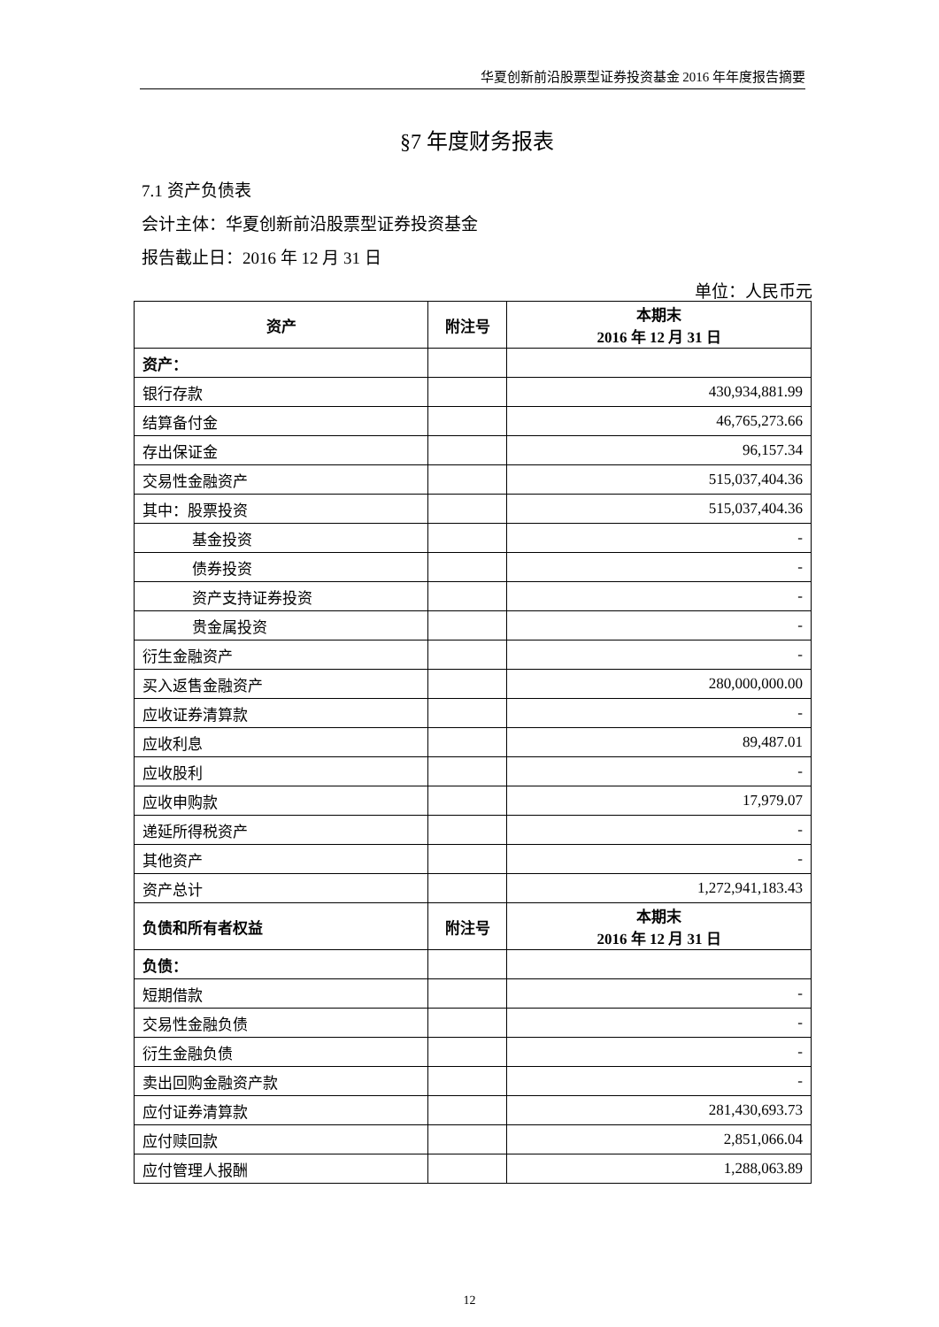华夏创新前沿股票型证券投资基金 2016 年年度报告摘要
§7 年度财务报表
7.1 资产负债表
会计主体：华夏创新前沿股票型证券投资基金
报告截止日：2016 年 12 月 31 日
单位：人民币元
| 资产 | 附注号 | 本期末 2016 年 12 月 31 日 |
| --- | --- | --- |
| 资产： | | |
| 银行存款 | | 430,934,881.99 |
| 结算备付金 | | 46,765,273.66 |
| 存出保证金 | | 96,157.34 |
| 交易性金融资产 | | 515,037,404.36 |
| 其中：股票投资 | | 515,037,404.36 |
| 基金投资 | | - |
| 债券投资 | | - |
| 资产支持证券投资 | | - |
| 贵金属投资 | | - |
| 衍生金融资产 | | - |
| 买入返售金融资产 | | 280,000,000.00 |
| 应收证券清算款 | | - |
| 应收利息 | | 89,487.01 |
| 应收股利 | | - |
| 应收申购款 | | 17,979.07 |
| 递延所得税资产 | | - |
| 其他资产 | | - |
| 资产总计 | | 1,272,941,183.43 |
| 负债和所有者权益 | 附注号 | 本期末 2016 年 12 月 31 日 |
| 负债： | | |
| 短期借款 | | - |
| 交易性金融负债 | | - |
| 衍生金融负债 | | - |
| 卖出回购金融资产款 | | - |
| 应付证券清算款 | | 281,430,693.73 |
| 应付赎回款 | | 2,851,066.04 |
| 应付管理人报酬 | | 1,288,063.89 |
12